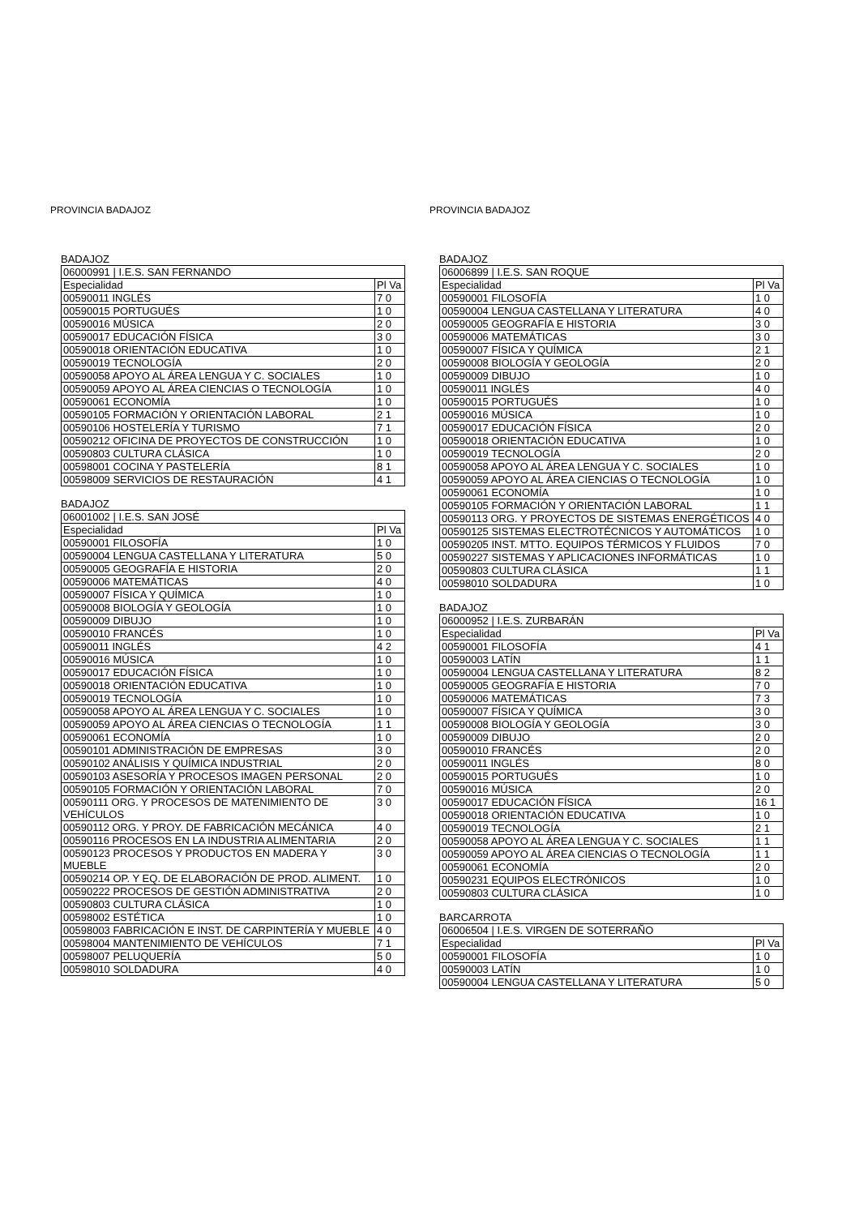PROVINCIA BADAJOZ
BADAJOZ
| 06000991 / I.E.S. SAN FERNANDO | |
| Especialidad | Pl Va |
| 00590011 INGLÉS | 7 0 |
| 00590015 PORTUGUÉS | 1 0 |
| 00590016 MÚSICA | 2 0 |
| 00590017 EDUCACIÓN FÍSICA | 3 0 |
| 00590018 ORIENTACIÓN EDUCATIVA | 1 0 |
| 00590019 TECNOLOGÍA | 2 0 |
| 00590058 APOYO AL ÁREA LENGUA Y C. SOCIALES | 1 0 |
| 00590059 APOYO AL ÁREA CIENCIAS O TECNOLOGÍA | 1 0 |
| 00590061 ECONOMÍA | 1 0 |
| 00590105 FORMACIÓN Y ORIENTACIÓN LABORAL | 2 1 |
| 00590106 HOSTELERÍA Y TURISMO | 7 1 |
| 00590212 OFICINA DE PROYECTOS DE CONSTRUCCIÓN | 1 0 |
| 00590803 CULTURA CLÁSICA | 1 0 |
| 00598001 COCINA Y PASTELERÍA | 8 1 |
| 00598009 SERVICIOS DE RESTAURACIÓN | 4 1 |
BADAJOZ
| 06001002 / I.E.S. SAN JOSÉ | |
| Especialidad | Pl Va |
| 00590001 FILOSOFÍA | 1 0 |
| 00590004 LENGUA CASTELLANA Y LITERATURA | 5 0 |
| 00590005 GEOGRAFÍA E HISTORIA | 2 0 |
| 00590006 MATEMÁTICAS | 4 0 |
| 00590007 FÍSICA Y QUÍMICA | 1 0 |
| 00590008 BIOLOGÍA Y GEOLOGÍA | 1 0 |
| 00590009 DIBUJO | 1 0 |
| 00590010 FRANCÉS | 1 0 |
| 00590011 INGLÉS | 4 2 |
| 00590016 MÚSICA | 1 0 |
| 00590017 EDUCACIÓN FÍSICA | 1 0 |
| 00590018 ORIENTACIÓN EDUCATIVA | 1 0 |
| 00590019 TECNOLOGÍA | 1 0 |
| 00590058 APOYO AL ÁREA LENGUA Y C. SOCIALES | 1 0 |
| 00590059 APOYO AL ÁREA CIENCIAS O TECNOLOGÍA | 1 1 |
| 00590061 ECONOMÍA | 1 0 |
| 00590101 ADMINISTRACIÓN DE EMPRESAS | 3 0 |
| 00590102 ANÁLISIS Y QUÍMICA INDUSTRIAL | 2 0 |
| 00590103 ASESORÍA Y PROCESOS IMAGEN PERSONAL | 2 0 |
| 00590105 FORMACIÓN Y ORIENTACIÓN LABORAL | 7 0 |
| 00590111 ORG. Y PROCESOS DE MATENIMIENTO DE VEHÍCULOS | 3 0 |
| 00590112 ORG. Y PROY. DE FABRICACIÓN MECÁNICA | 4 0 |
| 00590116 PROCESOS EN LA INDUSTRIA ALIMENTARIA | 2 0 |
| 00590123 PROCESOS Y PRODUCTOS EN MADERA Y MUEBLE | 3 0 |
| 00590214 OP. Y EQ. DE ELABORACIÓN DE PROD. ALIMENT. | 1 0 |
| 00590222 PROCESOS DE GESTIÓN ADMINISTRATIVA | 2 0 |
| 00590803 CULTURA CLÁSICA | 1 0 |
| 00598002 ESTÉTICA | 1 0 |
| 00598003 FABRICACIÓN E INST. DE CARPINTERÍA Y MUEBLE | 4 0 |
| 00598004 MANTENIMIENTO DE VEHÍCULOS | 7 1 |
| 00598007 PELUQUERÍA | 5 0 |
| 00598010 SOLDADURA | 4 0 |
PROVINCIA BADAJOZ
BADAJOZ
| 06006899 / I.E.S. SAN ROQUE | |
| Especialidad | Pl Va |
| 00590001 FILOSOFÍA | 1 0 |
| 00590004 LENGUA CASTELLANA Y LITERATURA | 4 0 |
| 00590005 GEOGRAFÍA E HISTORIA | 3 0 |
| 00590006 MATEMÁTICAS | 3 0 |
| 00590007 FÍSICA Y QUÍMICA | 2 1 |
| 00590008 BIOLOGÍA Y GEOLOGÍA | 2 0 |
| 00590009 DIBUJO | 1 0 |
| 00590011 INGLÉS | 4 0 |
| 00590015 PORTUGUÉS | 1 0 |
| 00590016 MÚSICA | 1 0 |
| 00590017 EDUCACIÓN FÍSICA | 2 0 |
| 00590018 ORIENTACIÓN EDUCATIVA | 1 0 |
| 00590019 TECNOLOGÍA | 2 0 |
| 00590058 APOYO AL ÁREA LENGUA Y C. SOCIALES | 1 0 |
| 00590059 APOYO AL ÁREA CIENCIAS O TECNOLOGÍA | 1 0 |
| 00590061 ECONOMÍA | 1 0 |
| 00590105 FORMACIÓN Y ORIENTACIÓN LABORAL | 1 1 |
| 00590113 ORG. Y PROYECTOS DE SISTEMAS ENERGÉTICOS | 4 0 |
| 00590125 SISTEMAS ELECTROTÉCNICOS Y AUTOMÁTICOS | 1 0 |
| 00590205 INST. MTTO. EQUIPOS TÉRMICOS Y FLUIDOS | 7 0 |
| 00590227 SISTEMAS Y APLICACIONES INFORMÁTICAS | 1 0 |
| 00590803 CULTURA CLÁSICA | 1 1 |
| 00598010 SOLDADURA | 1 0 |
BADAJOZ
| 06000952 / I.E.S. ZURBARÁN | |
| Especialidad | Pl Va |
| 00590001 FILOSOFÍA | 4 1 |
| 00590003 LATÍN | 1 1 |
| 00590004 LENGUA CASTELLANA Y LITERATURA | 8 2 |
| 00590005 GEOGRAFÍA E HISTORIA | 7 0 |
| 00590006 MATEMÁTICAS | 7 3 |
| 00590007 FÍSICA Y QUÍMICA | 3 0 |
| 00590008 BIOLOGÍA Y GEOLOGÍA | 3 0 |
| 00590009 DIBUJO | 2 0 |
| 00590010 FRANCÉS | 2 0 |
| 00590011 INGLÉS | 8 0 |
| 00590015 PORTUGUÉS | 1 0 |
| 00590016 MÚSICA | 2 0 |
| 00590017 EDUCACIÓN FÍSICA | 16 1 |
| 00590018 ORIENTACIÓN EDUCATIVA | 1 0 |
| 00590019 TECNOLOGÍA | 2 1 |
| 00590058 APOYO AL ÁREA LENGUA Y C. SOCIALES | 1 1 |
| 00590059 APOYO AL ÁREA CIENCIAS O TECNOLOGÍA | 1 1 |
| 00590061 ECONOMÍA | 2 0 |
| 00590231 EQUIPOS ELECTRÓNICOS | 1 0 |
| 00590803 CULTURA CLÁSICA | 1 0 |
BARCARROTA
| 06006504 / I.E.S. VIRGEN DE SOTERRAÑO | |
| Especialidad | Pl Va |
| 00590001 FILOSOFÍA | 1 0 |
| 00590003 LATÍN | 1 0 |
| 00590004 LENGUA CASTELLANA Y LITERATURA | 5 0 |